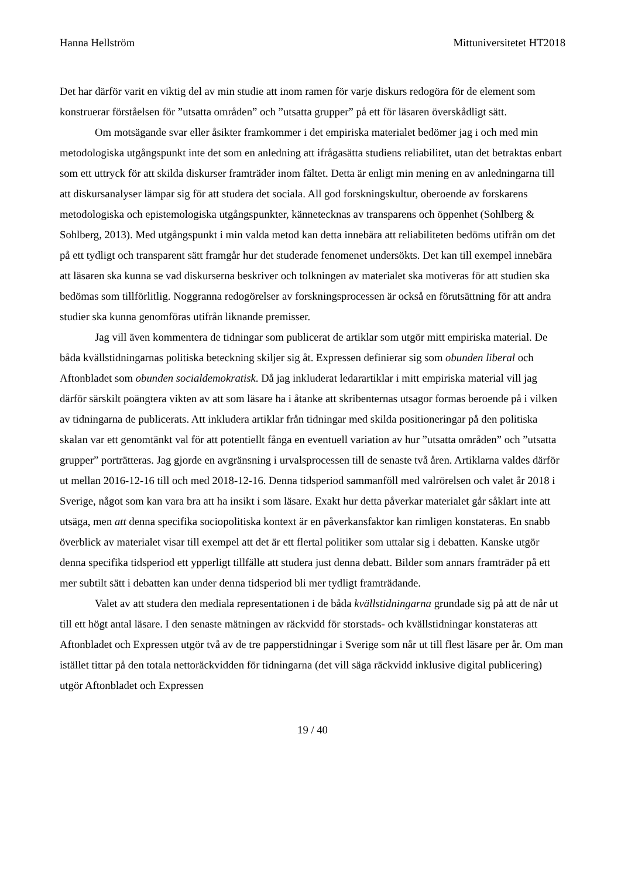Hanna Hellström Mittuniversitetet HT2018
Det har därför varit en viktig del av min studie att inom ramen för varje diskurs redogöra för de element som konstruerar förståelsen för ”utsatta områden” och ”utsatta grupper” på ett för läsaren överskådligt sätt.
Om motsägande svar eller åsikter framkommer i det empiriska materialet bedömer jag i och med min metodologiska utgångspunkt inte det som en anledning att ifrågasätta studiens reliabilitet, utan det betraktas enbart som ett uttryck för att skilda diskurser framträder inom fältet. Detta är enligt min mening en av anledningarna till att diskursanalyser lämpar sig för att studera det sociala. All god forskningskultur, oberoende av forskarens metodologiska och epistemologiska utgångspunkter, kännetecknas av transparens och öppenhet (Sohlberg & Sohlberg, 2013). Med utgångspunkt i min valda metod kan detta innebära att reliabiliteten bedöms utifrån om det på ett tydligt och transparent sätt framgår hur det studerade fenomenet undersökts. Det kan till exempel innebära att läsaren ska kunna se vad diskurserna beskriver och tolkningen av materialet ska motiveras för att studien ska bedömas som tillförlitlig. Noggranna redogörelser av forskningsprocessen är också en förutsättning för att andra studier ska kunna genomföras utifrån liknande premisser.
Jag vill även kommentera de tidningar som publicerat de artiklar som utgör mitt empiriska material. De båda kvällstidningarnas politiska beteckning skiljer sig åt. Expressen definierar sig som obunden liberal och Aftonbladet som obunden socialdemokratisk. Då jag inkluderat ledarartiklar i mitt empiriska material vill jag därför särskilt poängtera vikten av att som läsare ha i åtanke att skribenternas utsagor formas beroende på i vilken av tidningarna de publicerats. Att inkludera artiklar från tidningar med skilda positioneringar på den politiska skalan var ett genomtänkt val för att potentiellt fånga en eventuell variation av hur ”utsatta områden” och ”utsatta grupper” porträtteras. Jag gjorde en avgränsning i urvalsprocessen till de senaste två åren. Artiklarna valdes därför ut mellan 2016-12-16 till och med 2018-12-16. Denna tidsperiod sammanföll med valrörelsen och valet år 2018 i Sverige, något som kan vara bra att ha insikt i som läsare. Exakt hur detta påverkar materialet går såklart inte att utsäga, men att denna specifika sociopolitiska kontext är en påverkansfaktor kan rimligen konstateras. En snabb överblick av materialet visar till exempel att det är ett flertal politiker som uttalar sig i debatten. Kanske utgör denna specifika tidsperiod ett ypperligt tillfälle att studera just denna debatt. Bilder som annars framträder på ett mer subtilt sätt i debatten kan under denna tidsperiod bli mer tydligt framträdande.
Valet av att studera den mediala representationen i de båda kvällstidningarna grundade sig på att de når ut till ett högt antal läsare. I den senaste mätningen av räckvidd för storstads- och kvällstidningar konstateras att Aftonbladet och Expressen utgör två av de tre papperstidningar i Sverige som når ut till flest läsare per år. Om man istället tittar på den totala nettoräckvidden för tidningarna (det vill säga räckvidd inklusive digital publicering) utgör Aftonbladet och Expressen
19 / 40